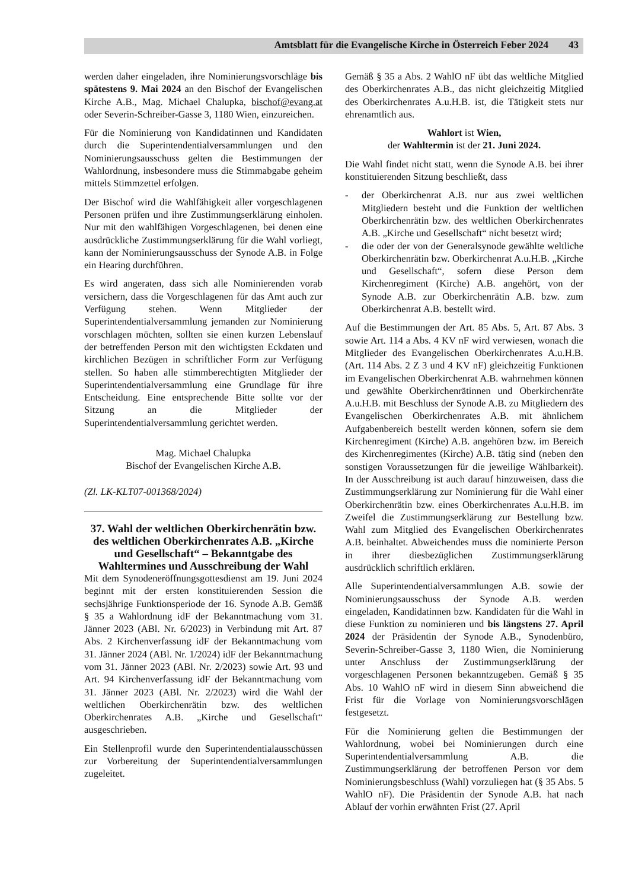Amtsblatt für die Evangelische Kirche in Österreich Feber 2024 43
werden daher eingeladen, ihre Nominierungsvorschläge bis spätestens 9. Mai 2024 an den Bischof der Evangelischen Kirche A.B., Mag. Michael Chalupka, bischof@evang.at oder Severin-Schreiber-Gasse 3, 1180 Wien, einzureichen.
Für die Nominierung von Kandidatinnen und Kandidaten durch die Superintendentialversammlungen und den Nominierungsausschuss gelten die Bestimmungen der Wahlordnung, insbesondere muss die Stimmabgabe geheim mittels Stimmzettel erfolgen.
Der Bischof wird die Wahlfähigkeit aller vorgeschlagenen Personen prüfen und ihre Zustimmungserklärung einholen. Nur mit den wahlfähigen Vorgeschlagenen, bei denen eine ausdrückliche Zustimmungserklärung für die Wahl vorliegt, kann der Nominierungsausschuss der Synode A.B. in Folge ein Hearing durchführen.
Es wird angeraten, dass sich alle Nominierenden vorab versichern, dass die Vorgeschlagenen für das Amt auch zur Verfügung stehen. Wenn Mitglieder der Superintendentialversammlung jemanden zur Nominierung vorschlagen möchten, sollten sie einen kurzen Lebenslauf der betreffenden Person mit den wichtigsten Eckdaten und kirchlichen Bezügen in schriftlicher Form zur Verfügung stellen. So haben alle stimmberechtigten Mitglieder der Superintendentialversammlung eine Grundlage für ihre Entscheidung. Eine entsprechende Bitte sollte vor der Sitzung an die Mitglieder der Superintendentialversammlung gerichtet werden.
Mag. Michael Chalupka
Bischof der Evangelischen Kirche A.B.
(Zl. LK-KLT07-001368/2024)
37. Wahl der weltlichen Oberkirchenrätin bzw. des weltlichen Oberkirchenrates A.B. „Kirche und Gesellschaft“ – Bekanntgabe des Wahltermines und Ausschreibung der Wahl
Mit dem Synodeneröffnungsgottesdienst am 19. Juni 2024 beginnt mit der ersten konstituierenden Session die sechsjährige Funktionsperiode der 16. Synode A.B. Gemäß § 35 a Wahlordnung idF der Bekanntmachung vom 31. Jänner 2023 (ABl. Nr. 6/2023) in Verbindung mit Art. 87 Abs. 2 Kirchenverfassung idF der Bekanntmachung vom 31. Jänner 2024 (ABl. Nr. 1/2024) idF der Bekanntmachung vom 31. Jänner 2023 (ABl. Nr. 2/2023) sowie Art. 93 und Art. 94 Kirchenverfassung idF der Bekanntmachung vom 31. Jänner 2023 (ABl. Nr. 2/2023) wird die Wahl der weltlichen Oberkirchenrätin bzw. des weltlichen Oberkirchenrates A.B. „Kirche und Gesellschaft“ ausgeschrieben.
Ein Stellenprofil wurde den Superintendentialausschüssen zur Vorbereitung der Superintendentialversammlungen zugeleitet.
Gemäß § 35 a Abs. 2 WahlO nF übt das weltliche Mitglied des Oberkirchenrates A.B., das nicht gleichzeitig Mitglied des Oberkirchenrates A.u.H.B. ist, die Tätigkeit stets nur ehrenamtlich aus.
Wahlort ist Wien,
der Wahltermin ist der 21. Juni 2024.
Die Wahl findet nicht statt, wenn die Synode A.B. bei ihrer konstituierenden Sitzung beschließt, dass
- der Oberkirchenrat A.B. nur aus zwei weltlichen Mitgliedern besteht und die Funktion der weltlichen Oberkirchenrätin bzw. des weltlichen Oberkirchenrates A.B. „Kirche und Gesellschaft“ nicht besetzt wird;
- die oder der von der Generalsynode gewählte weltliche Oberkirchenrätin bzw. Oberkirchenrat A.u.H.B. „Kirche und Gesellschaft“, sofern diese Person dem Kirchenregiment (Kirche) A.B. angehört, von der Synode A.B. zur Oberkirchenrätin A.B. bzw. zum Oberkirchenrat A.B. bestellt wird.
Auf die Bestimmungen der Art. 85 Abs. 5, Art. 87 Abs. 3 sowie Art. 114 a Abs. 4 KV nF wird verwiesen, wonach die Mitglieder des Evangelischen Oberkirchenrates A.u.H.B. (Art. 114 Abs. 2 Z 3 und 4 KV nF) gleichzeitig Funktionen im Evangelischen Oberkirchenrat A.B. wahrnehmen können und gewählte Oberkirchenrätinnen und Oberkirchenräte A.u.H.B. mit Beschluss der Synode A.B. zu Mitgliedern des Evangelischen Oberkirchenrates A.B. mit ähnlichem Aufgabenbereich bestellt werden können, sofern sie dem Kirchenregiment (Kirche) A.B. angehören bzw. im Bereich des Kirchenregimentes (Kirche) A.B. tätig sind (neben den sonstigen Voraussetzungen für die jeweilige Wählbarkeit). In der Ausschreibung ist auch darauf hinzuweisen, dass die Zustimmungserklärung zur Nominierung für die Wahl einer Oberkirchenrätin bzw. eines Oberkirchenrates A.u.H.B. im Zweifel die Zustimmungserklärung zur Bestellung bzw. Wahl zum Mitglied des Evangelischen Oberkirchenrates A.B. beinhaltet. Abweichendes muss die nominierte Person in ihrer diesbezüglichen Zustimmungserklärung ausdrücklich schriftlich erklären.
Alle Superintendentialversammlungen A.B. sowie der Nominierungsausschuss der Synode A.B. werden eingeladen, Kandidatinnen bzw. Kandidaten für die Wahl in diese Funktion zu nominieren und bis längstens 27. April 2024 der Präsidentin der Synode A.B., Synodenbüro, Severin-Schreiber-Gasse 3, 1180 Wien, die Nominierung unter Anschluss der Zustimmungserklärung der vorgeschlagenen Personen bekanntzugeben. Gemäß § 35 Abs. 10 WahlO nF wird in diesem Sinn abweichend die Frist für die Vorlage von Nominierungsvorschlägen festgesetzt.
Für die Nominierung gelten die Bestimmungen der Wahlordnung, wobei bei Nominierungen durch eine Superintendentialversammlung A.B. die Zustimmungserklärung der betroffenen Person vor dem Nominierungsbeschluss (Wahl) vorzuliegen hat (§ 35 Abs. 5 WahlO nF). Die Präsidentin der Synode A.B. hat nach Ablauf der vorhin erwähnten Frist (27. April